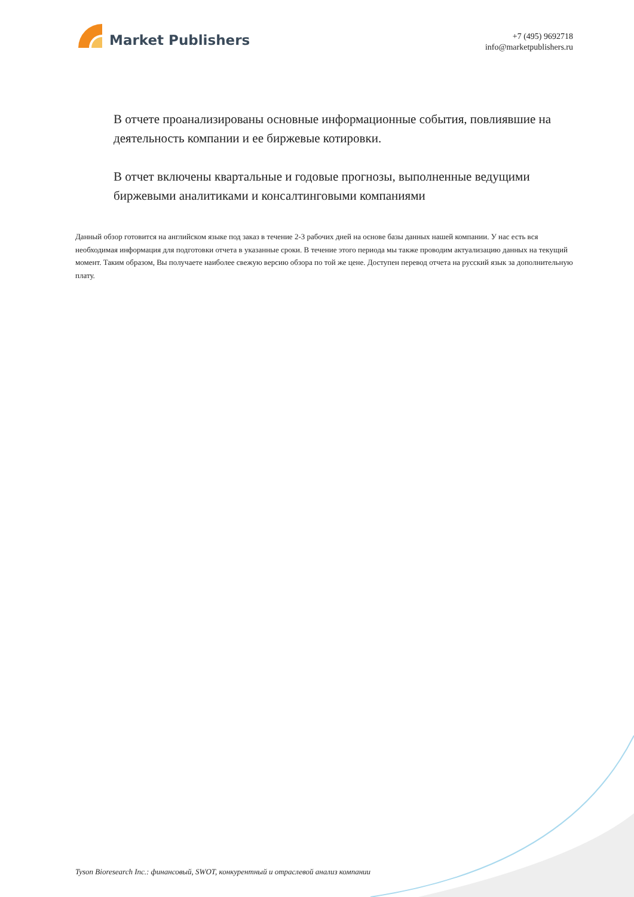Market Publishers
+7 (495) 9692718
info@marketpublishers.ru
В отчете проанализированы основные информационные события, повлиявшие на деятельность компании и ее биржевые котировки.
В отчет включены квартальные и годовые прогнозы, выполненные ведущими биржевыми аналитиками и консалтинговыми компаниями
Данный обзор готовится на английском языке под заказ в течение 2-3 рабочих дней на основе базы данных нашей компании. У нас есть вся необходимая информация для подготовки отчета в указанные сроки. В течение этого периода мы также проводим актуализацию данных на текущий момент. Таким образом, Вы получаете наиболее свежую версию обзора по той же цене. Доступен перевод отчета на русский язык за дополнительную плату.
Tyson Bioresearch Inc.: финансовый, SWOT, конкурентный и отраслевой анализ компании